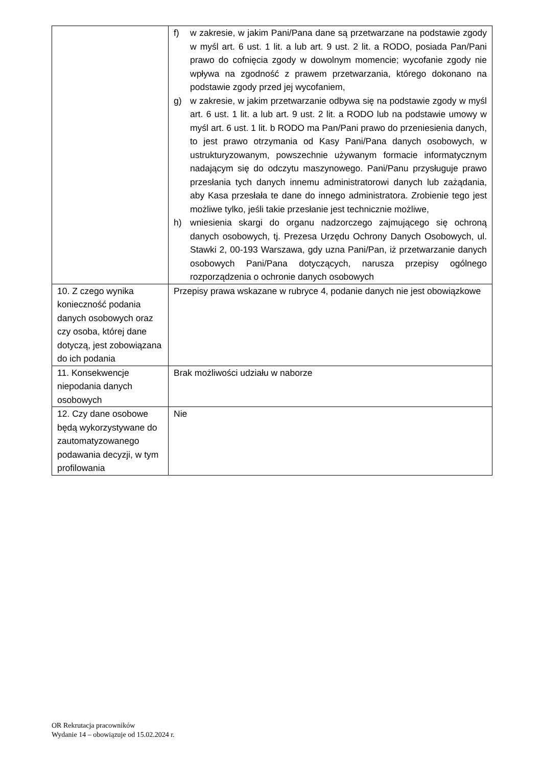| | f) w zakresie, w jakim Pani/Pana dane są przetwarzane na podstawie zgody w myśl art. 6 ust. 1 lit. a lub art. 9 ust. 2 lit. a RODO, posiada Pan/Pani prawo do cofnięcia zgody w dowolnym momencie; wycofanie zgody nie wpływa na zgodność z prawem przetwarzania, którego dokonano na podstawie zgody przed jej wycofaniem, g) w zakresie, w jakim przetwarzanie odbywa się na podstawie zgody w myśl art. 6 ust. 1 lit. a lub art. 9 ust. 2 lit. a RODO lub na podstawie umowy w myśl art. 6 ust. 1 lit. b RODO ma Pan/Pani prawo do przeniesienia danych, to jest prawo otrzymania od Kasy Pani/Pana danych osobowych, w ustrukturyzowanym, powszechnie używanym formacie informatycznym nadającym się do odczytu maszynowego. Pani/Panu przysługuje prawo przesłania tych danych innemu administratorowi danych lub zażądania, aby Kasa przesłała te dane do innego administratora. Zrobienie tego jest możliwe tylko, jeśli takie przesłanie jest technicznie możliwe, h) wniesienia skargi do organu nadzorczego zajmującego się ochroną danych osobowych, tj. Prezesa Urzędu Ochrony Danych Osobowych, ul. Stawki 2, 00-193 Warszawa, gdy uzna Pani/Pan, iż przetwarzanie danych osobowych Pani/Pana dotyczących, narusza przepisy ogólnego rozporządzenia o ochronie danych osobowych |
| 10. Z czego wynika konieczność podania danych osobowych oraz czy osoba, której dane dotyczą, jest zobowiązana do ich podania | Przepisy prawa wskazane w rubryce 4, podanie danych nie jest obowiązkowe |
| 11. Konsekwencje niepodania danych osobowych | Brak możliwości udziału w naborze |
| 12. Czy dane osobowe będą wykorzystywane do zautomatyzowanego podawania decyzji, w tym profilowania | Nie |
OR Rekrutacja pracowników
Wydanie 14 – obowiązuje od 15.02.2024 r.